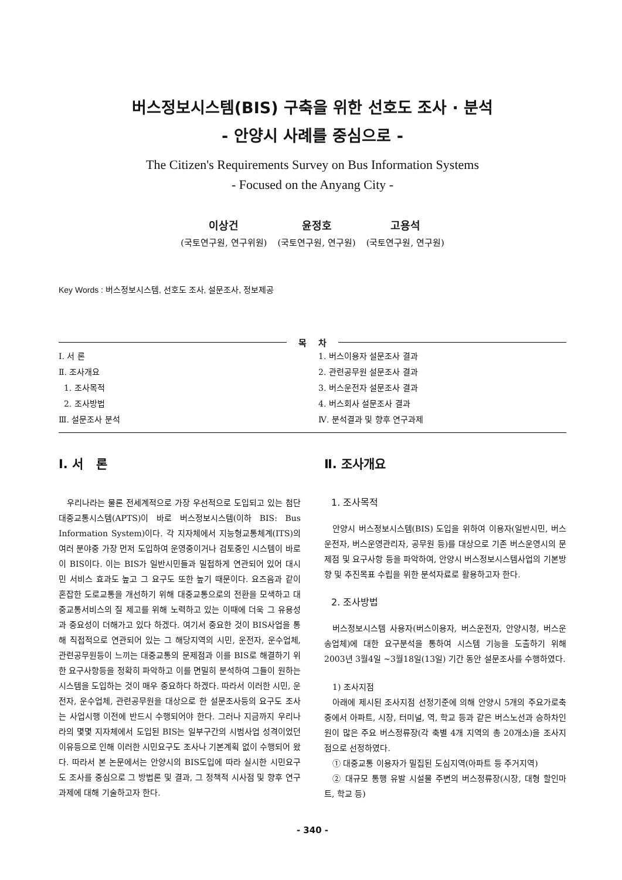버스정보시스템(BIS) 구축을 위한 선호도 조사 · 분석
- 안양시 사례를 중심으로 -
The Citizen's Requirements Survey on Bus Information Systems
- Focused on the Anyang City -
이상건
(국토연구원, 연구위원)
윤정호
(국토연구원, 연구원)
고용석
(국토연구원, 연구원)
Key Words : 버스정보시스템, 선호도 조사, 설문조사, 정보제공
목 차
Ⅰ. 서 론
Ⅱ. 조사개요
1. 조사목적
2. 조사방법
Ⅲ. 설문조사 분석
1. 버스이용자 설문조사 결과
2. 관련공무원 설문조사 결과
3. 버스운전자 설문조사 결과
4. 버스회사 설문조사 결과
Ⅳ. 분석결과 및 향후 연구과제
Ⅰ. 서 론
우리나라는 물론 전세계적으로 가장 우선적으로 도입되고 있는 첨단대중교통시스템(APTS)이 바로 버스정보시스템(이하 BIS: Bus Information System)이다. 각 지자체에서 지능형교통체계(ITS)의 여러 분야중 가장 먼저 도입하여 운영중이거나 검토중인 시스템이 바로 이 BIS이다. 이는 BIS가 일반시민들과 밀접하게 연관되어 있어 대시민 서비스 효과도 높고 그 요구도 또한 높기 때문이다. 요즈음과 같이 혼잡한 도로교통을 개선하기 위해 대중교통으로의 전환을 모색하고 대중교통서비스의 질 제고를 위해 노력하고 있는 이때에 더욱 그 유용성과 중요성이 더해가고 있다 하겠다. 여기서 중요한 것이 BIS사업을 통해 직접적으로 연관되어 있는 그 해당지역의 시민, 운전자, 운수업체, 관련공무원등이 느끼는 대중교통의 문제점과 이를 BIS로 해결하기 위한 요구사항등을 정확히 파악하고 이를 면밀히 분석하여 그들이 원하는 시스템을 도입하는 것이 매우 중요하다 하겠다. 따라서 이러한 시민, 운전자, 운수업체, 관련공무원을 대상으로 한 설문조사등의 요구도 조사는 사업시행 이전에 반드시 수행되어야 한다. 그러나 지금까지 우리나라의 몇몇 지자체에서 도입된 BIS는 일부구간의 시범사업 성격이었던 이유등으로 인해 이러한 시민요구도 조사나 기본계획 없이 수행되어 왔다. 따라서 본 논문에서는 안양시의 BIS도입에 따라 실시한 시민요구도 조사를 중심으로 그 방법론 및 결과, 그 정책적 시사점 및 향후 연구과제에 대해 기술하고자 한다.
Ⅱ. 조사개요
1. 조사목적
안양시 버스정보시스템(BIS) 도입을 위하여 이용자(일반시민, 버스 운전자, 버스운영관리자, 공무원 등)를 대상으로 기존 버스운영시의 문제점 및 요구사항 등을 파악하여, 안양시 버스정보시스템사업의 기본방향 및 추진목표 수립을 위한 분석자료로 활용하고자 한다.
2. 조사방법
버스정보시스템 사용자(버스이용자, 버스운전자, 안양시청, 버스운송업체)에 대한 요구분석을 통하여 시스템 기능을 도출하기 위해 2003년 3월4일 ~3월18일(13일) 기간 동안 설문조사를 수행하였다.
1) 조사지점
아래에 제시된 조사지점 선정기준에 의해 안양시 5개의 주요가로축 중에서 아파트, 시장, 터미널, 역, 학교 등과 같은 버스노선과 승하차인원이 많은 주요 버스정류장(각 축별 4개 지역의 총 20개소)을 조사지점으로 선정하였다.
① 대중교통 이용자가 밀집된 도심지역(아파트 등 주거지역)
② 대규모 통행 유발 시설물 주변의 버스정류장(시장, 대형 할인마트, 학교 등)
- 340 -